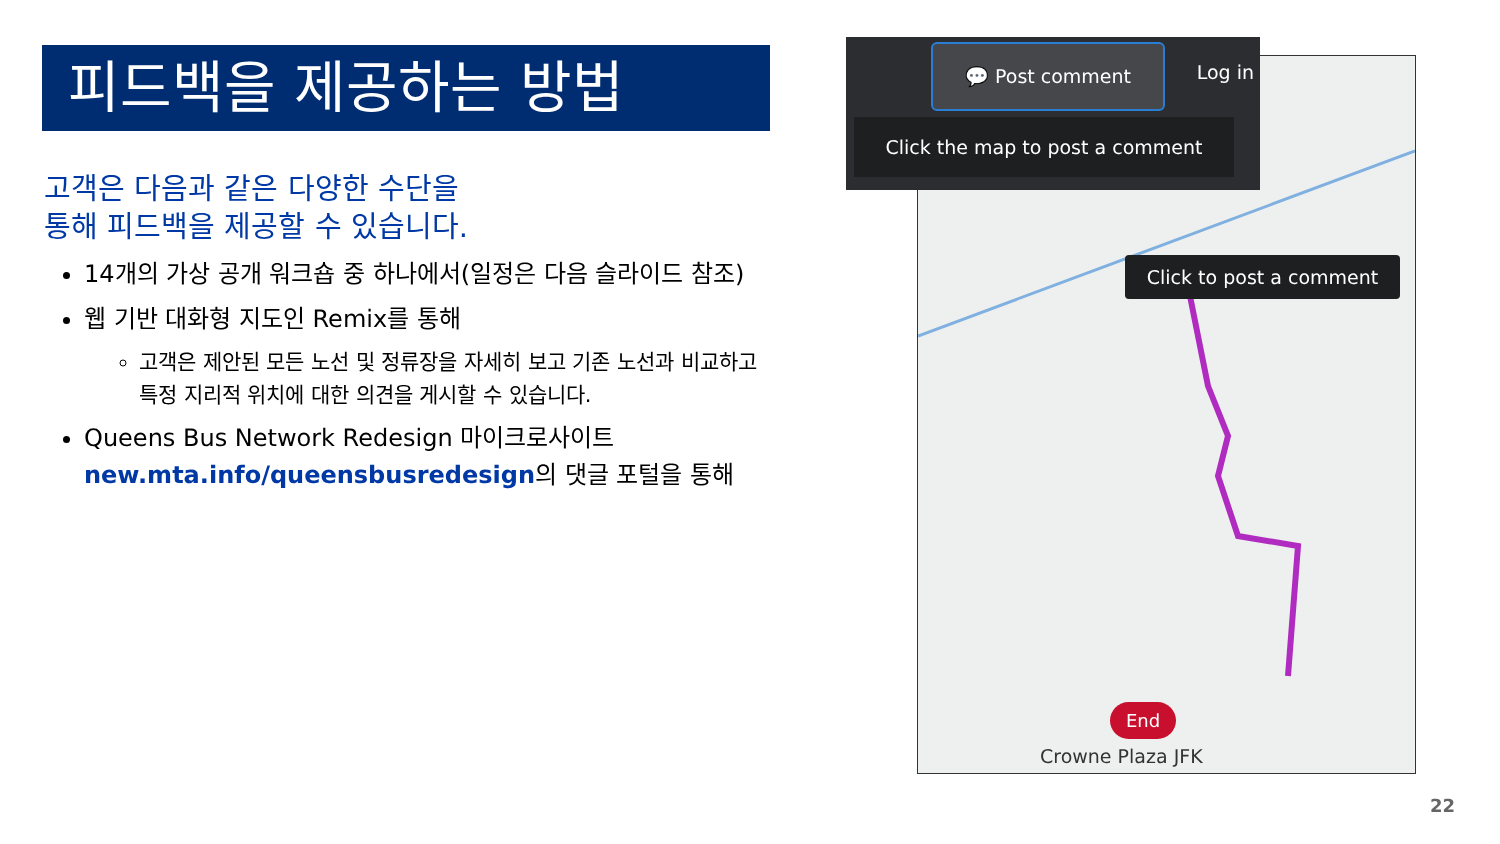피드백을 제공하는 방법
고객은 다음과 같은 다양한 수단을
통해 피드백을 제공할 수 있습니다.
14개의 가상 공개 워크숍 중 하나에서(일정은 다음 슬라이드 참조)
웹 기반 대화형 지도인 Remix를 통해
고객은 제안된 모든 노선 및 정류장을 자세히 보고 기존 노선과 비교하고 특정 지리적 위치에 대한 의견을 게시할 수 있습니다.
Queens Bus Network Redesign 마이크로사이트 new.mta.info/queensbusredesign의 댓글 포털을 통해
💬 Post comment
Log in
Click the map to post a comment
Click to post a comment
End
Crowne Plaza JFK
22